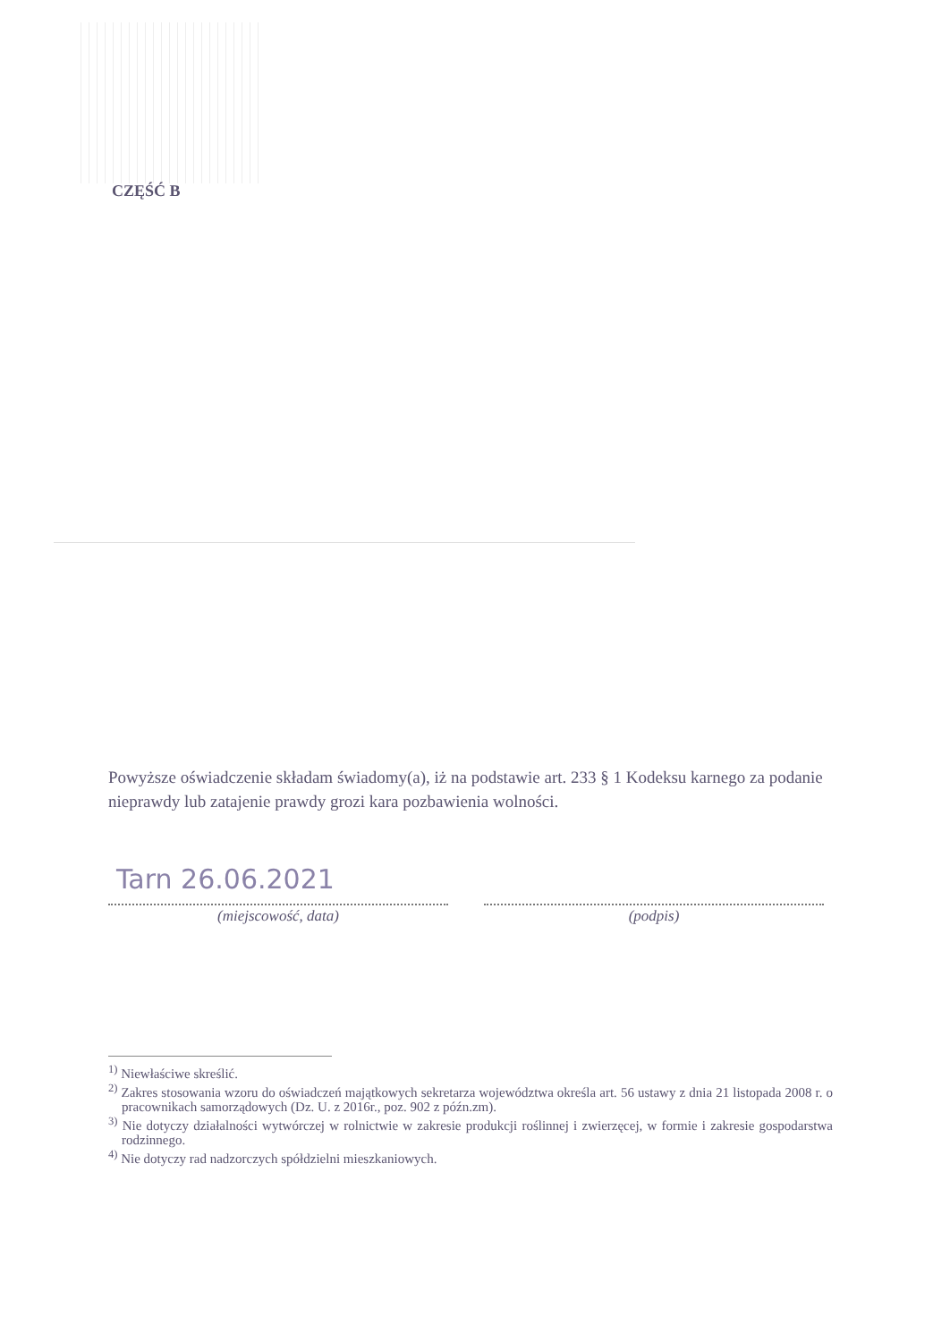CZĘŚĆ B
Powyższe oświadczenie składam świadomy(a), iż na podstawie art. 233 § 1 Kodeksu karnego za podanie nieprawdy lub zatajenie prawdy grozi kara pozbawienia wolności.
Tarn 26.06.2021
(miejscowość, data) (podpis)
<sup>1)</sup> Niewłaściwe skreślić.
<sup>2)</sup> Zakres stosowania wzoru do oświadczeń majątkowych sekretarza województwa określa art. 56 ustawy z dnia 21 listopada 2008 r. o pracownikach samorządowych (Dz. U. z 2016r., poz. 902 z późn.zm).
<sup>3)</sup> Nie dotyczy działalności wytwórczej w rolnictwie w zakresie produkcji roślinnej i zwierzęcej, w formie i zakresie gospodarstwa rodzinnego.
<sup>4)</sup> Nie dotyczy rad nadzorczych spółdzielni mieszkaniowych.